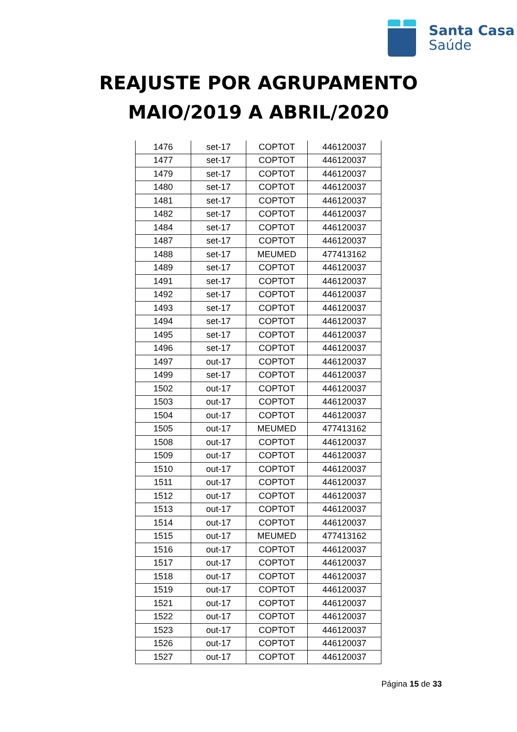Santa Casa
Saúde
REAJUSTE POR AGRUPAMENTO
MAIO/2019 A ABRIL/2020
| 1476 | set-17 | COPTOT | 446120037 |
| 1477 | set-17 | COPTOT | 446120037 |
| 1479 | set-17 | COPTOT | 446120037 |
| 1480 | set-17 | COPTOT | 446120037 |
| 1481 | set-17 | COPTOT | 446120037 |
| 1482 | set-17 | COPTOT | 446120037 |
| 1484 | set-17 | COPTOT | 446120037 |
| 1487 | set-17 | COPTOT | 446120037 |
| 1488 | set-17 | MEUMED | 477413162 |
| 1489 | set-17 | COPTOT | 446120037 |
| 1491 | set-17 | COPTOT | 446120037 |
| 1492 | set-17 | COPTOT | 446120037 |
| 1493 | set-17 | COPTOT | 446120037 |
| 1494 | set-17 | COPTOT | 446120037 |
| 1495 | set-17 | COPTOT | 446120037 |
| 1496 | set-17 | COPTOT | 446120037 |
| 1497 | out-17 | COPTOT | 446120037 |
| 1499 | set-17 | COPTOT | 446120037 |
| 1502 | out-17 | COPTOT | 446120037 |
| 1503 | out-17 | COPTOT | 446120037 |
| 1504 | out-17 | COPTOT | 446120037 |
| 1505 | out-17 | MEUMED | 477413162 |
| 1508 | out-17 | COPTOT | 446120037 |
| 1509 | out-17 | COPTOT | 446120037 |
| 1510 | out-17 | COPTOT | 446120037 |
| 1511 | out-17 | COPTOT | 446120037 |
| 1512 | out-17 | COPTOT | 446120037 |
| 1513 | out-17 | COPTOT | 446120037 |
| 1514 | out-17 | COPTOT | 446120037 |
| 1515 | out-17 | MEUMED | 477413162 |
| 1516 | out-17 | COPTOT | 446120037 |
| 1517 | out-17 | COPTOT | 446120037 |
| 1518 | out-17 | COPTOT | 446120037 |
| 1519 | out-17 | COPTOT | 446120037 |
| 1521 | out-17 | COPTOT | 446120037 |
| 1522 | out-17 | COPTOT | 446120037 |
| 1523 | out-17 | COPTOT | 446120037 |
| 1526 | out-17 | COPTOT | 446120037 |
| 1527 | out-17 | COPTOT | 446120037 |
Página 15 de 33